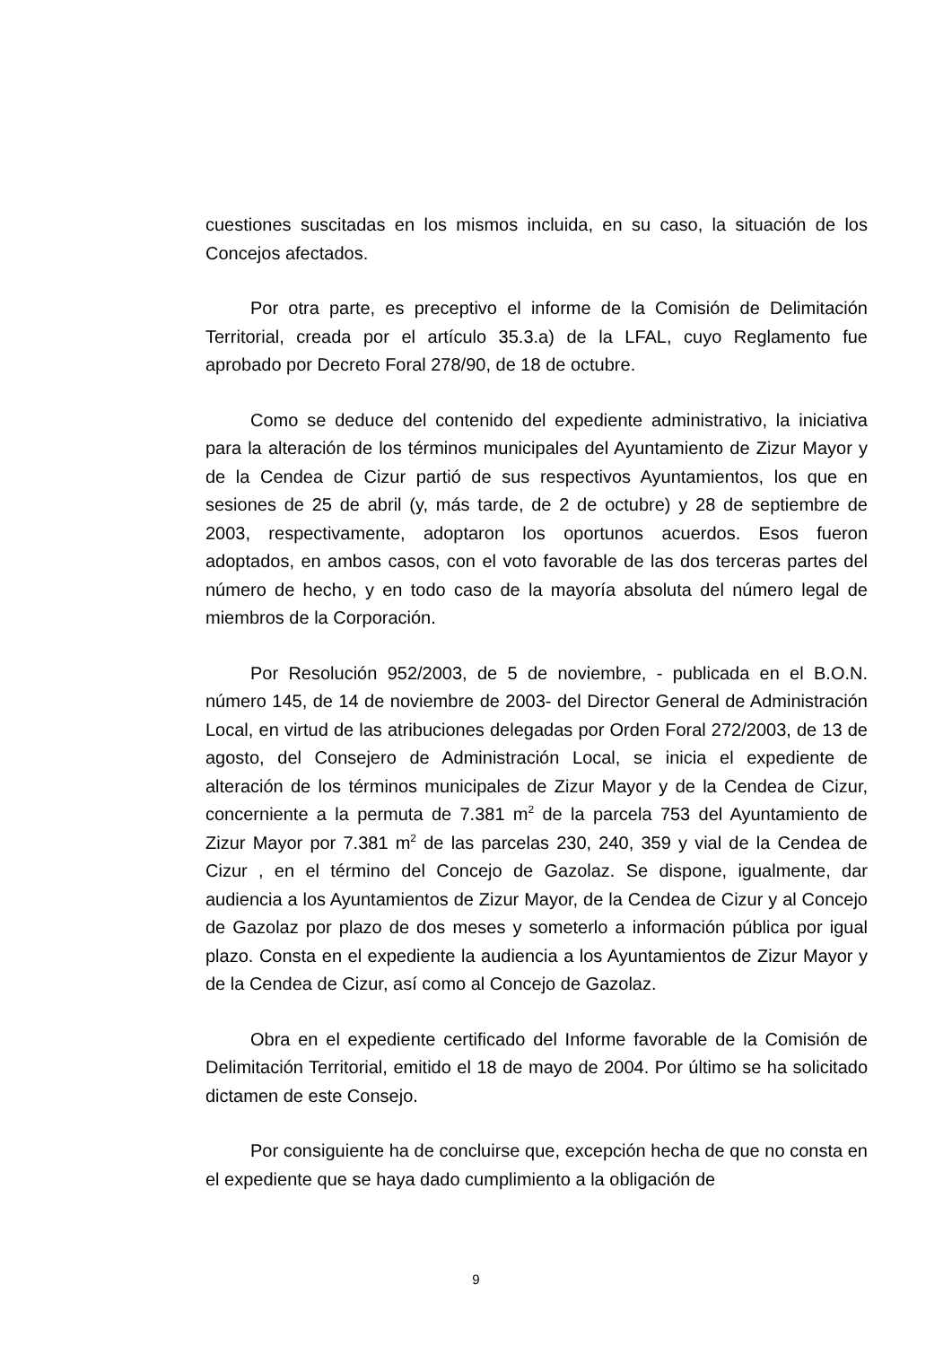cuestiones suscitadas en los mismos incluida, en su caso, la situación de los Concejos afectados.
Por otra parte, es preceptivo el informe de la Comisión de Delimitación Territorial, creada por el artículo 35.3.a) de la LFAL, cuyo Reglamento fue aprobado por Decreto Foral 278/90, de 18 de octubre.
Como se deduce del contenido del expediente administrativo, la iniciativa para la alteración de los términos municipales del Ayuntamiento de Zizur Mayor y de la Cendea de Cizur partió de sus respectivos Ayuntamientos, los que en sesiones de 25 de abril (y, más tarde, de 2 de octubre) y 28 de septiembre de 2003, respectivamente, adoptaron los oportunos acuerdos. Esos fueron adoptados, en ambos casos, con el voto favorable de las dos terceras partes del número de hecho, y en todo caso de la mayoría absoluta del número legal de miembros de la Corporación.
Por Resolución 952/2003, de 5 de noviembre, - publicada en el B.O.N. número 145, de 14 de noviembre de 2003- del Director General de Administración Local, en virtud de las atribuciones delegadas por Orden Foral 272/2003, de 13 de agosto, del Consejero de Administración Local, se inicia el expediente de alteración de los términos municipales de Zizur Mayor y de la Cendea de Cizur, concerniente a la permuta de 7.381 m<sup>2</sup> de la parcela 753 del Ayuntamiento de Zizur Mayor por 7.381 m<sup>2</sup> de las parcelas 230, 240, 359 y vial de la Cendea de Cizur , en el término del Concejo de Gazolaz. Se dispone, igualmente, dar audiencia a los Ayuntamientos de Zizur Mayor, de la Cendea de Cizur y al Concejo de Gazolaz por plazo de dos meses y someterlo a información pública por igual plazo. Consta en el expediente la audiencia a los Ayuntamientos de Zizur Mayor y de la Cendea de Cizur, así como al Concejo de Gazolaz.
Obra en el expediente certificado del Informe favorable de la Comisión de Delimitación Territorial, emitido el 18 de mayo de 2004. Por último se ha solicitado dictamen de este Consejo.
Por consiguiente ha de concluirse que, excepción hecha de que no consta en el expediente que se haya dado cumplimiento a la obligación de
9